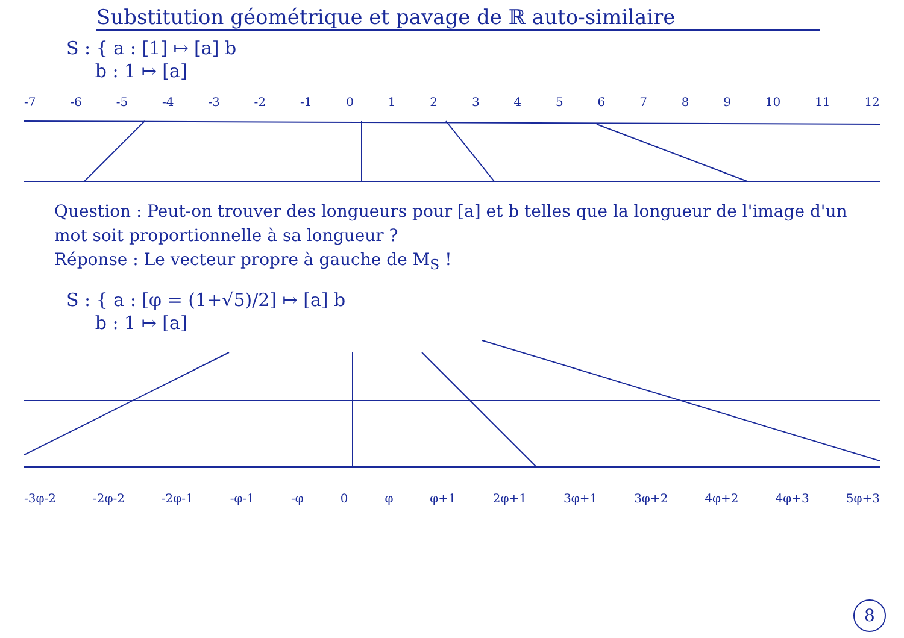Substitution géométrique et pavage de ℝ auto-similaire
S : { a : [1] ↦ [a] b
b : 1 ↦ [a]
-7 -6 -5 -4 -3 -2 -1 0 1 2 3 4 5 6 7 8 9 10 11 12
Question : Peut-on trouver des longueurs pour [a] et b telles que la longueur de l'image d'un mot soit proportionnelle à sa longueur ?
Réponse : Le vecteur propre à gauche de M<sub>S</sub> !
S : { a : [φ = (1+√5)/2] ↦ [a] b
b : 1 ↦ [a]
-3φ-2 -2φ-2 -2φ-1 -φ-1 -φ 0 φ φ+1 2φ+1 3φ+1 3φ+2 4φ+2 4φ+3 5φ+3
8